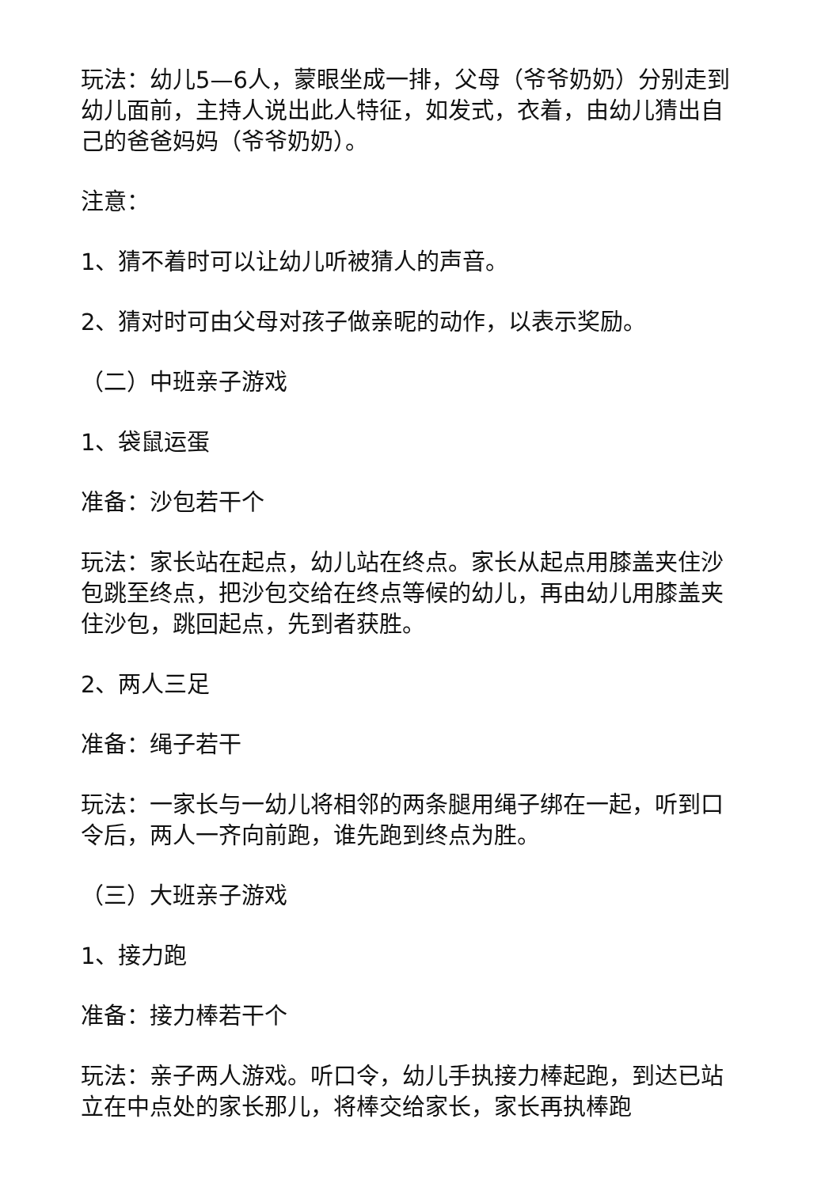玩法：幼儿5—6人，蒙眼坐成一排，父母（爷爷奶奶）分别走到幼儿面前，主持人说出此人特征，如发式，衣着，由幼儿猜出自己的爸爸妈妈（爷爷奶奶）。
注意：
1、猜不着时可以让幼儿听被猜人的声音。
2、猜对时可由父母对孩子做亲昵的动作，以表示奖励。
（二）中班亲子游戏
1、袋鼠运蛋
准备：沙包若干个
玩法：家长站在起点，幼儿站在终点。家长从起点用膝盖夹住沙包跳至终点，把沙包交给在终点等候的幼儿，再由幼儿用膝盖夹住沙包，跳回起点，先到者获胜。
2、两人三足
准备：绳子若干
玩法：一家长与一幼儿将相邻的两条腿用绳子绑在一起，听到口令后，两人一齐向前跑，谁先跑到终点为胜。
（三）大班亲子游戏
1、接力跑
准备：接力棒若干个
玩法：亲子两人游戏。听口令，幼儿手执接力棒起跑，到达已站立在中点处的家长那儿，将棒交给家长，家长再执棒跑